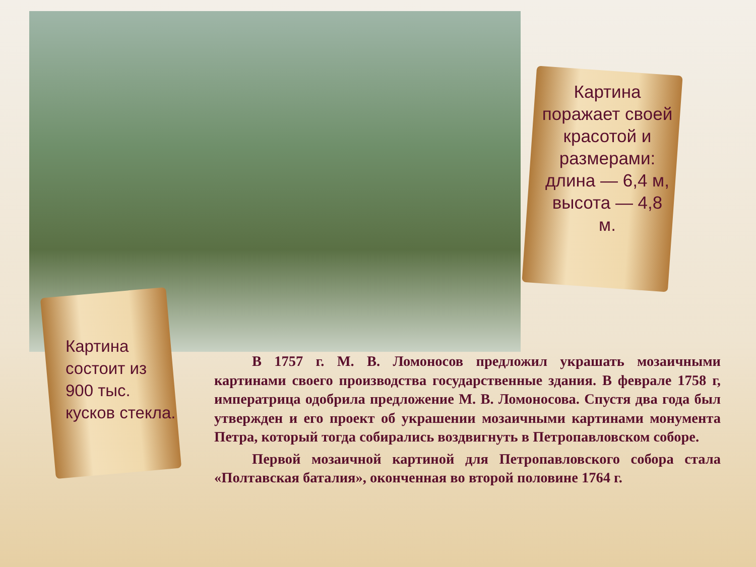Картина поражает своей красотой и размерами: длина — 6,4 м, высота — 4,8 м.
Картина состоит из 900 тыс. кусков стекла.
В 1757 г. М. В. Ломоносов предложил украшать мозаичными картинами своего производства государственные здания. В феврале 1758 г, императрица одобрила предложение М. В. Ломоносова. Спустя два года был утвержден и его проект об украшении мозаичными картинами монумента Петра, который тогда собирались воздвигнуть в Петропавловском соборе.
Первой мозаичной картиной для Петропавловского собора стала «Полтавская баталия», оконченная во второй половине 1764 г.